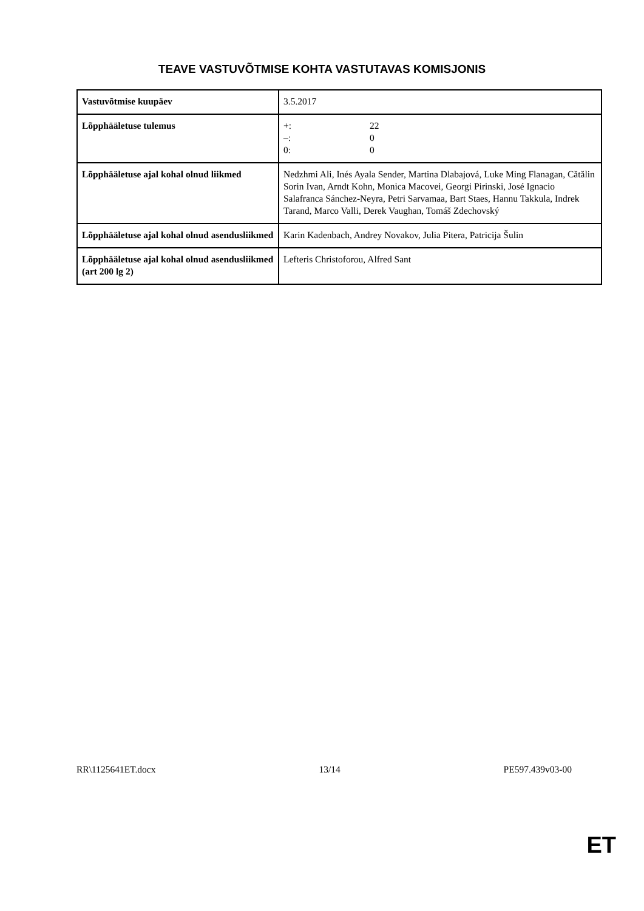TEAVE VASTUVÕTMISE KOHTA VASTUTAVAS KOMISJONIS
| Vastuvõtmise kuupäev | 3.5.2017 |
| Lõpphääletuse tulemus | +: 22 –: 0 0: 0 |
| Lõpphääletuse ajal kohal olnud liikmed | Nedzhmi Ali, Inés Ayala Sender, Martina Dlabajová, Luke Ming Flanagan, Cătălin Sorin Ivan, Arndt Kohn, Monica Macovei, Georgi Pirinski, José Ignacio Salafranca Sánchez-Neyra, Petri Sarvamaa, Bart Staes, Hannu Takkula, Indrek Tarand, Marco Valli, Derek Vaughan, Tomáš Zdechovský |
| Lõpphääletuse ajal kohal olnud asendusliikmed | Karin Kadenbach, Andrey Novakov, Julia Pitera, Patricija Šulin |
| Lõpphääletuse ajal kohal olnud asendusliikmed (art 200 lg 2) | Lefteris Christoforou, Alfred Sant |
RR\1125641ET.docx 13/14 PE597.439v03-00
ET